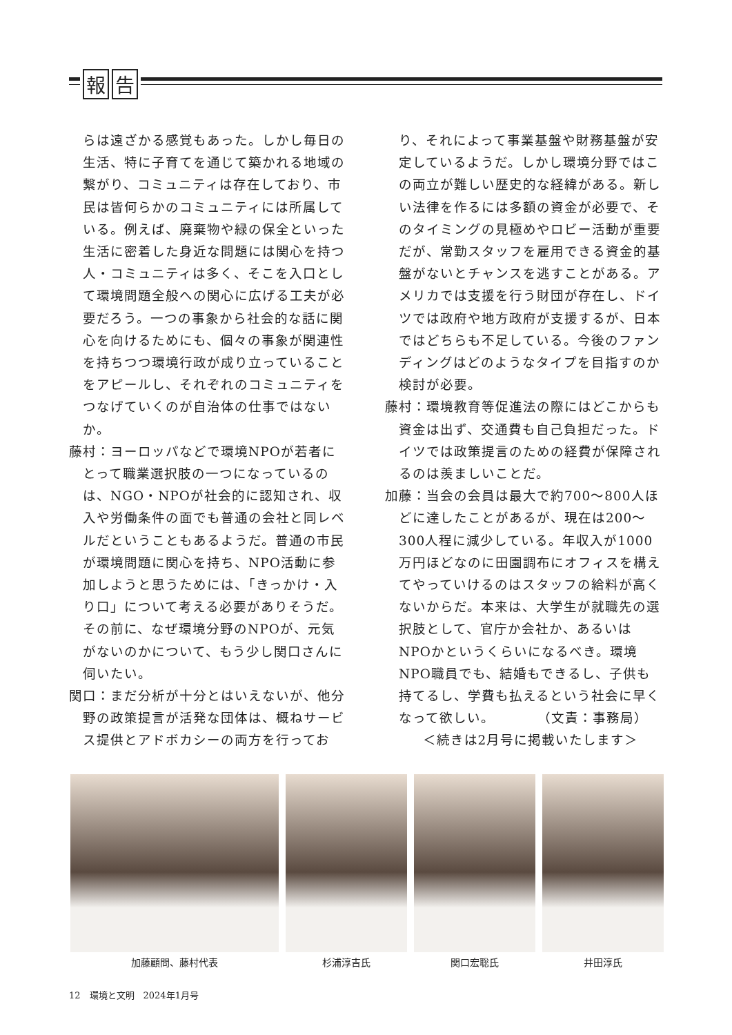報告
らは遠ざかる感覚もあった。しかし毎日の生活、特に子育てを通じて築かれる地域の繋がり、コミュニティは存在しており、市民は皆何らかのコミュニティには所属している。例えば、廃棄物や緑の保全といった生活に密着した身近な問題には関心を持つ人・コミュニティは多く、そこを入口として環境問題全般への関心に広げる工夫が必要だろう。一つの事象から社会的な話に関心を向けるためにも、個々の事象が関連性を持ちつつ環境行政が成り立っていることをアピールし、それぞれのコミュニティをつなげていくのが自治体の仕事ではないか。
藤村：ヨーロッパなどで環境NPOが若者にとって職業選択肢の一つになっているのは、NGO・NPOが社会的に認知され、収入や労働条件の面でも普通の会社と同レベルだということもあるようだ。普通の市民が環境問題に関心を持ち、NPO活動に参加しようと思うためには、「きっかけ・入り口」について考える必要がありそうだ。その前に、なぜ環境分野のNPOが、元気がないのかについて、もう少し関口さんに伺いたい。
関口：まだ分析が十分とはいえないが、他分野の政策提言が活発な団体は、概ねサービス提供とアドボカシーの両方を行ってお
り、それによって事業基盤や財務基盤が安定しているようだ。しかし環境分野ではこの両立が難しい歴史的な経緯がある。新しい法律を作るには多額の資金が必要で、そのタイミングの見極めやロビー活動が重要だが、常勤スタッフを雇用できる資金的基盤がないとチャンスを逃すことがある。アメリカでは支援を行う財団が存在し、ドイツでは政府や地方政府が支援するが、日本ではどちらも不足している。今後のファンディングはどのようなタイプを目指すのか検討が必要。
藤村：環境教育等促進法の際にはどこからも資金は出ず、交通費も自己負担だった。ドイツでは政策提言のための経費が保障されるのは羨ましいことだ。
加藤：当会の会員は最大で約700～800人ほどに達したことがあるが、現在は200～300人程に減少している。年収入が1000万円ほどなのに田園調布にオフィスを構えてやっていけるのはスタッフの給料が高くないからだ。本来は、大学生が就職先の選択肢として、官庁か会社か、あるいはNPOかというくらいになるべき。環境NPO職員でも、結婚もできるし、子供も持てるし、学費も払えるという社会に早くなって欲しい。　　　　（文責：事務局）
＜続きは2月号に掲載いたします＞
加藤顧問、藤村代表 杉浦淳吉氏 関口宏聡氏 井田淳氏
12　環境と文明　2024年1月号